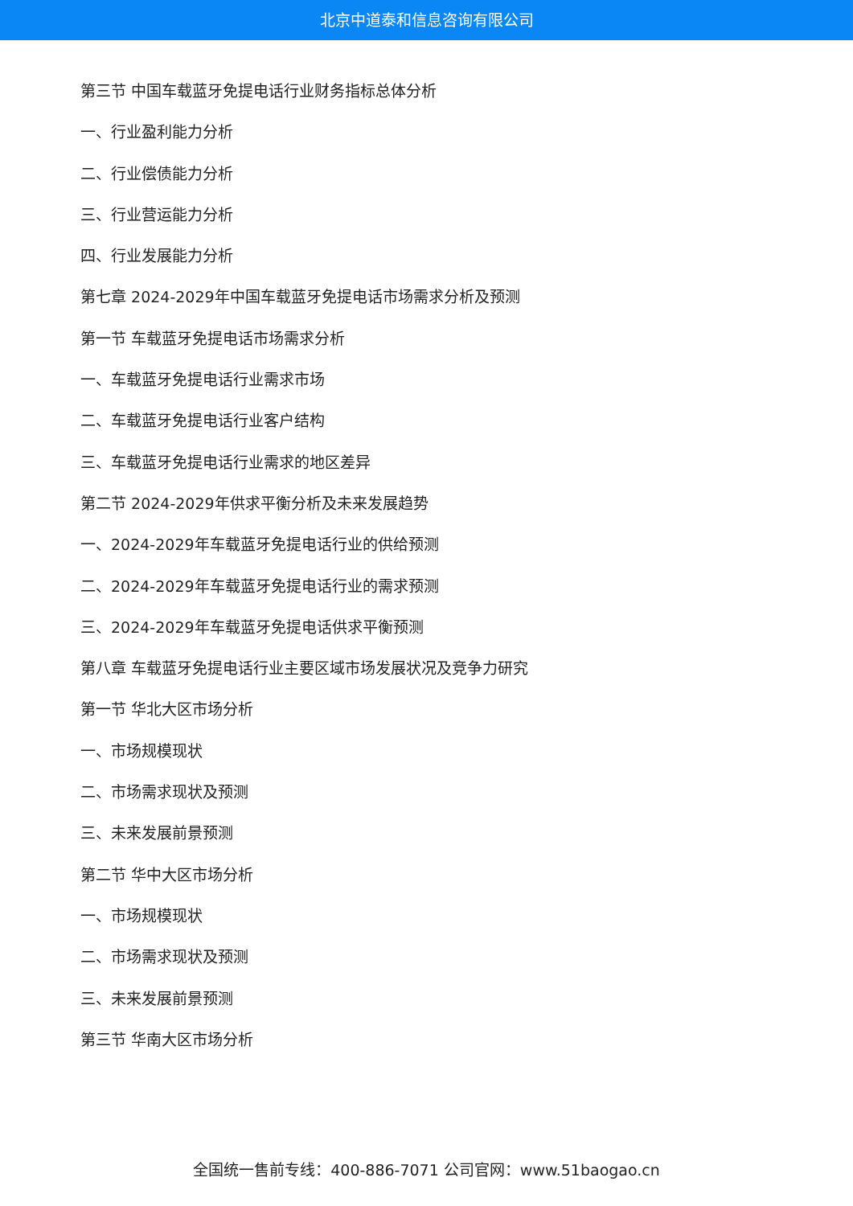北京中道泰和信息咨询有限公司
第三节 中国车载蓝牙免提电话行业财务指标总体分析
一、行业盈利能力分析
二、行业偿债能力分析
三、行业营运能力分析
四、行业发展能力分析
第七章 2024-2029年中国车载蓝牙免提电话市场需求分析及预测
第一节 车载蓝牙免提电话市场需求分析
一、车载蓝牙免提电话行业需求市场
二、车载蓝牙免提电话行业客户结构
三、车载蓝牙免提电话行业需求的地区差异
第二节 2024-2029年供求平衡分析及未来发展趋势
一、2024-2029年车载蓝牙免提电话行业的供给预测
二、2024-2029年车载蓝牙免提电话行业的需求预测
三、2024-2029年车载蓝牙免提电话供求平衡预测
第八章 车载蓝牙免提电话行业主要区域市场发展状况及竞争力研究
第一节 华北大区市场分析
一、市场规模现状
二、市场需求现状及预测
三、未来发展前景预测
第二节 华中大区市场分析
一、市场规模现状
二、市场需求现状及预测
三、未来发展前景预测
第三节 华南大区市场分析
全国统一售前专线：400-886-7071 公司官网：www.51baogao.cn